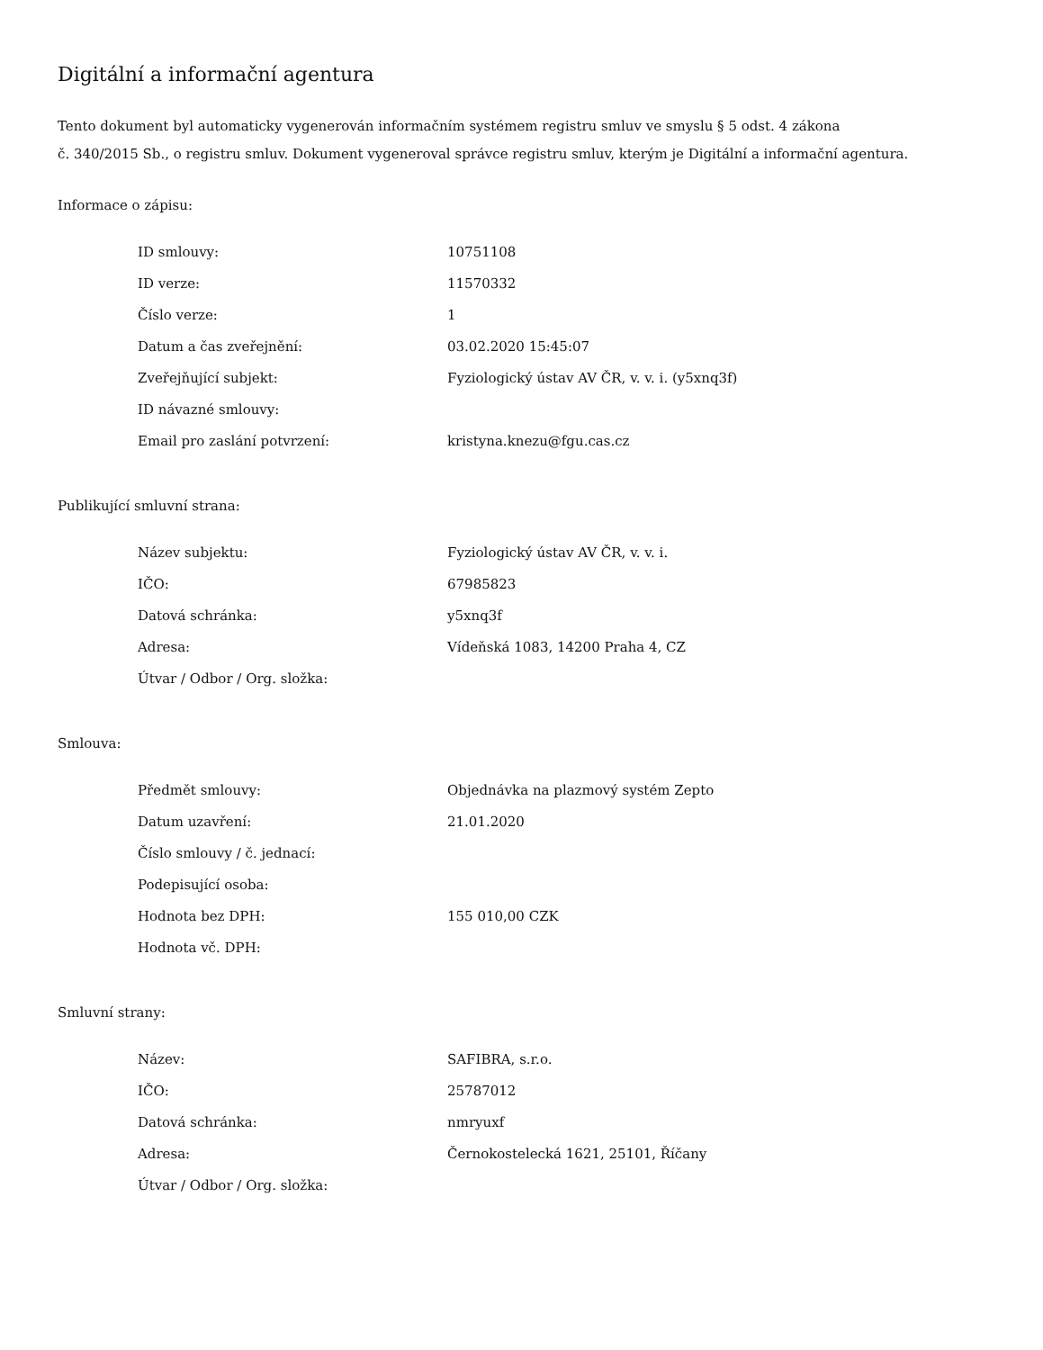Digitální a informační agentura
Tento dokument byl automaticky vygenerován informačním systémem registru smluv ve smyslu § 5 odst. 4 zákona
č. 340/2015 Sb., o registru smluv. Dokument vygeneroval správce registru smluv, kterým je Digitální a informační agentura.
Informace o zápisu:
| ID smlouvy: | 10751108 |
| ID verze: | 11570332 |
| Číslo verze: | 1 |
| Datum a čas zveřejnění: | 03.02.2020 15:45:07 |
| Zveřejňující subjekt: | Fyziologický ústav AV ČR, v. v. i. (y5xnq3f) |
| ID návazné smlouvy: | |
| Email pro zaslání potvrzení: | kristyna.knezu@fgu.cas.cz |
Publikující smluvní strana:
| Název subjektu: | Fyziologický ústav AV ČR, v. v. i. |
| IČO: | 67985823 |
| Datová schránka: | y5xnq3f |
| Adresa: | Vídeňská 1083, 14200 Praha 4, CZ |
| Útvar / Odbor / Org. složka: | |
Smlouva:
| Předmět smlouvy: | Objednávka na plazmový systém Zepto |
| Datum uzavření: | 21.01.2020 |
| Číslo smlouvy / č. jednací: | |
| Podepisující osoba: | |
| Hodnota bez DPH: | 155 010,00 CZK |
| Hodnota vč. DPH: | |
Smluvní strany:
| Název: | SAFIBRA, s.r.o. |
| IČO: | 25787012 |
| Datová schránka: | nmryuxf |
| Adresa: | Černokostelecká 1621, 25101, Říčany |
| Útvar / Odbor / Org. složka: | |